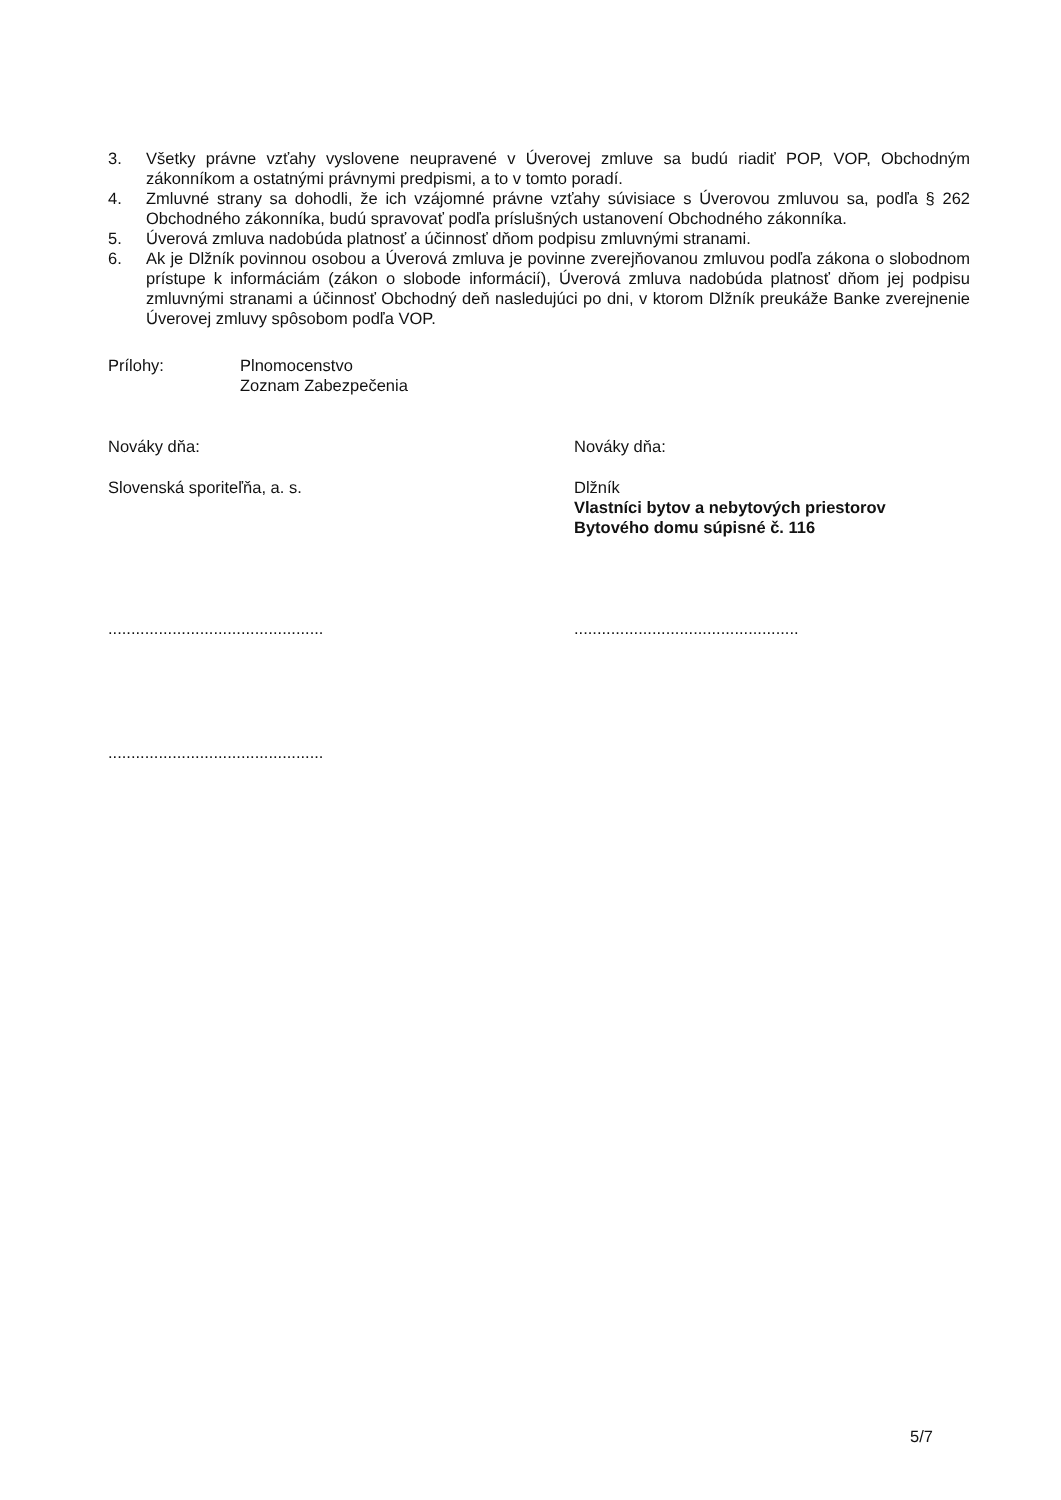3. Všetky právne vzťahy vyslovene neupravené v Úverovej zmluve sa budú riadiť POP, VOP, Obchodným zákonníkom a ostatnými právnymi predpismi, a to v tomto poradí.
4. Zmluvné strany sa dohodli, že ich vzájomné právne vzťahy súvisiace s Úverovou zmluvou sa, podľa § 262 Obchodného zákonníka, budú spravovať podľa príslušných ustanovení Obchodného zákonníka.
5. Úverová zmluva nadobúda platnosť a účinnosť dňom podpisu zmluvnými stranami.
6. Ak je Dlžník povinnou osobou a Úverová zmluva je povinne zverejňovanou zmluvou podľa zákona o slobodnom prístupe k informáciám (zákon o slobode informácií), Úverová zmluva nadobúda platnosť dňom jej podpisu zmluvnými stranami a účinnosť Obchodný deň nasledujúci po dni, v ktorom Dlžník preukáže Banke zverejnenie Úverovej zmluvy spôsobom podľa VOP.
Prílohy: Plnomocenstvo
Zoznam Zabezpečenia
Nováky dňa: Nováky dňa:
Slovenská sporiteľňa, a. s.
Dlžník
Vlastníci bytov a nebytových priestorov
Bytového domu súpisné č. 116
...............................................
.................................................
...............................................
5/7